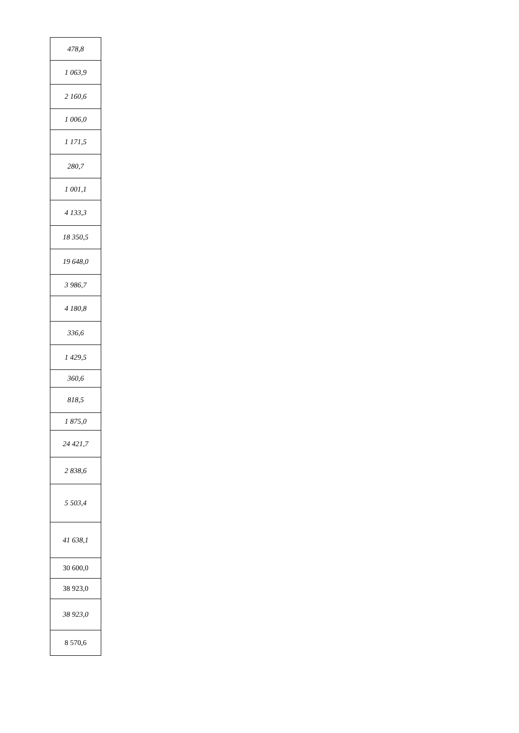| 478,8 |
| 1 063,9 |
| 2 160,6 |
| 1 006,0 |
| 1 171,5 |
| 280,7 |
| 1 001,1 |
| 4 133,3 |
| 18 350,5 |
| 19 648,0 |
| 3 986,7 |
| 4 180,8 |
| 336,6 |
| 1 429,5 |
| 360,6 |
| 818,5 |
| 1 875,0 |
| 24 421,7 |
| 2 838,6 |
| 5 503,4 |
| 41 638,1 |
| 30 600,0 |
| 38 923,0 |
| 38 923,0 |
| 8 570,6 |